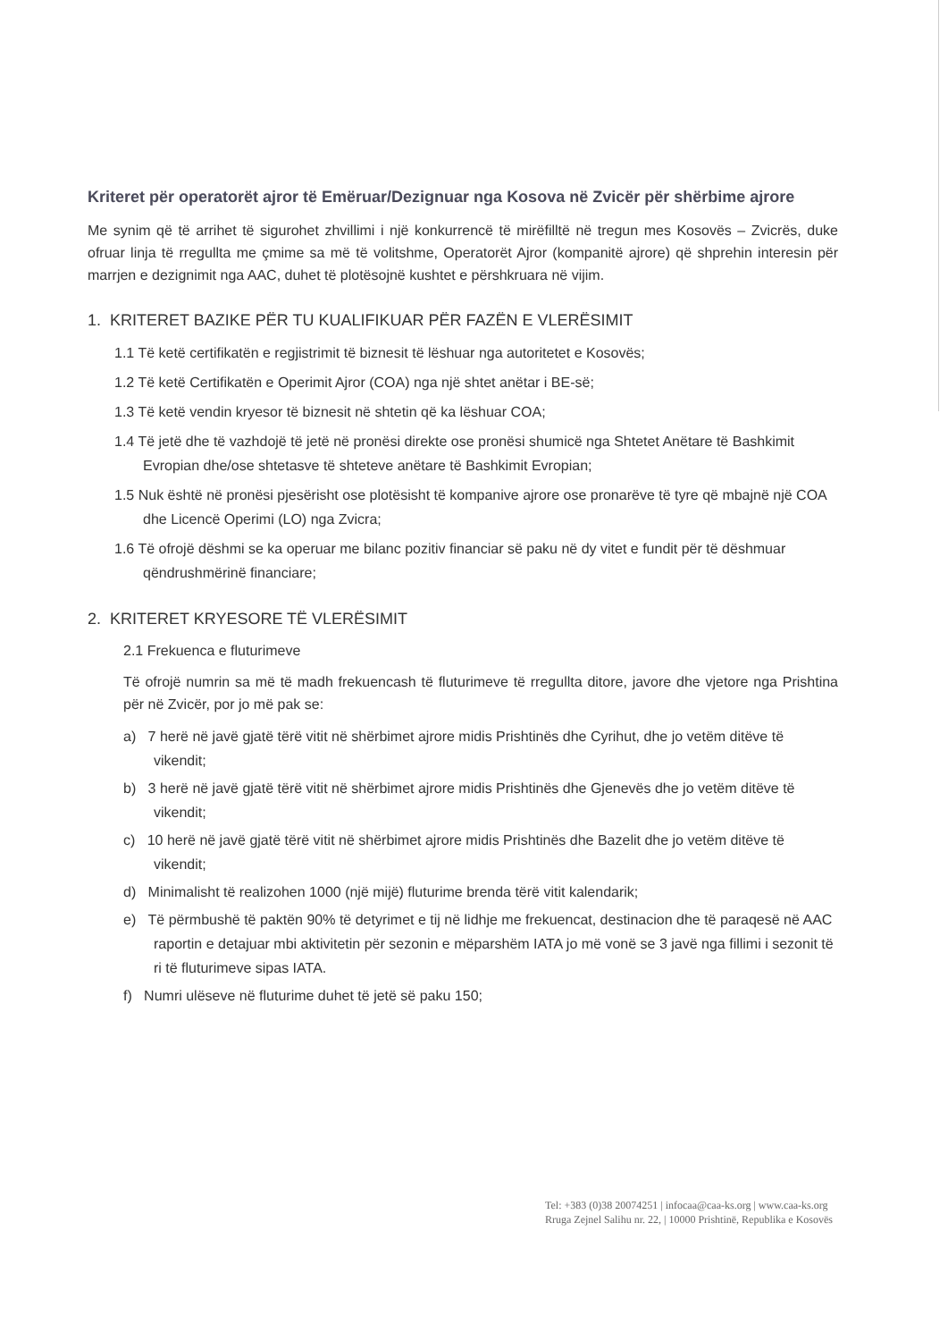Kriteret për operatorët ajror të Emëruar/Dezignuar nga Kosova në Zvicër për shërbime ajrore
Me synim që të arrihet të sigurohet zhvillimi i një konkurrencë të mirëfilltë në tregun mes Kosovës – Zvicrës, duke ofruar linja të rregullta me çmime sa më të volitshme, Operatorët Ajror (kompanitë ajrore) që shprehin interesin për marrjen e dezignimit nga AAC, duhet të plotësojnë kushtet e përshkruara në vijim.
1. KRITERET BAZIKE PËR TU KUALIFIKUAR PËR FAZËN E VLERËSIMIT
1.1 Të ketë certifikatën e regjistrimit të biznesit të lëshuar nga autoritetet e Kosovës;
1.2 Të ketë Certifikatën e Operimit Ajror (COA) nga një shtet anëtar i BE-së;
1.3 Të ketë vendin kryesor të biznesit në shtetin që ka lëshuar COA;
1.4 Të jetë dhe të vazhdojë të jetë në pronësi direkte ose pronësi shumicë nga Shtetet Anëtare të Bashkimit Evropian dhe/ose shtetasve të shteteve anëtare të Bashkimit Evropian;
1.5 Nuk është në pronësi pjesërisht ose plotësisht të kompanive ajrore ose pronarëve të tyre që mbajnë një COA dhe Licencë Operimi (LO) nga Zvicra;
1.6 Të ofrojë dëshmi se ka operuar me bilanc pozitiv financiar së paku në dy vitet e fundit për të dëshmuar qëndrushmërinë financiare;
2. KRITERET KRYESORE TË VLERËSIMIT
2.1 Frekuenca e fluturimeve
Të ofrojë numrin sa më të madh frekuencash të fluturimeve të rregullta ditore, javore dhe vjetore nga Prishtina për në Zvicër, por jo më pak se:
a) 7 herë në javë gjatë tërë vitit në shërbimet ajrore midis Prishtinës dhe Cyrihut, dhe jo vetëm ditëve të vikendit;
b) 3 herë në javë gjatë tërë vitit në shërbimet ajrore midis Prishtinës dhe Gjenevës dhe jo vetëm ditëve të vikendit;
c) 10 herë në javë gjatë tërë vitit në shërbimet ajrore midis Prishtinës dhe Bazelit dhe jo vetëm ditëve të vikendit;
d) Minimalisht të realizohen 1000 (një mijë) fluturime brenda tërë vitit kalendarik;
e) Të përmbushë të paktën 90% të detyrimet e tij në lidhje me frekuencat, destinacion dhe të paraqesë në AAC raportin e detajuar mbi aktivitetin për sezonin e mëparshëm IATA jo më vonë se 3 javë nga fillimi i sezonit të ri të fluturimeve sipas IATA.
f) Numri ulëseve në fluturime duhet të jetë së paku 150;
Tel: +383 (0)38 20074251 | infocaa@caa-ks.org | www.caa-ks.org
Rruga Zejnel Salihu nr. 22, | 10000 Prishtinë, Republika e Kosovës